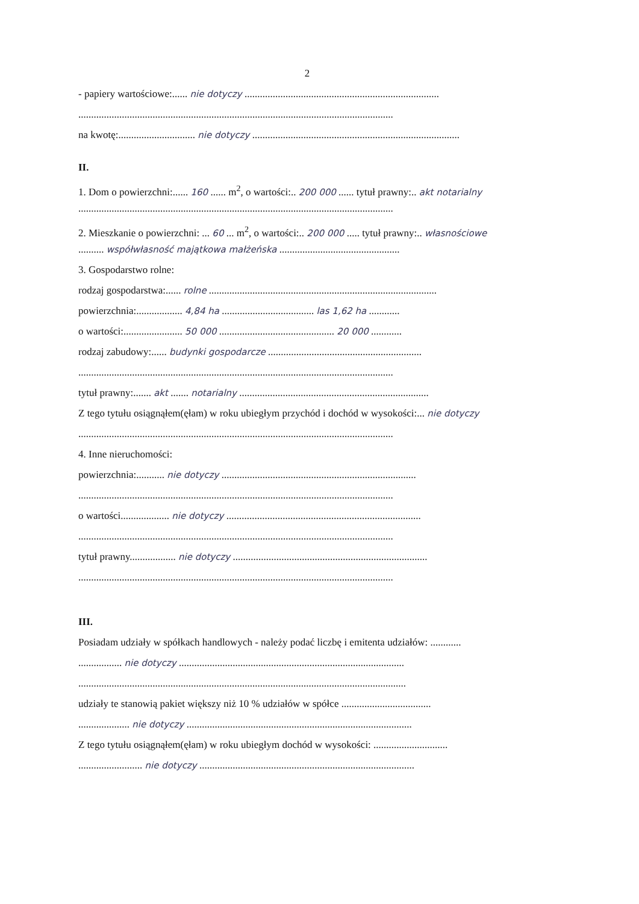2
- papiery wartościowe:...... nie dotyczy ............................................................................
...........................................................................................................................
na kwotę:.............................. nie dotyczy .................................................................................
II.
1. Dom o powierzchni:...... 160 ...... m<sup>2</sup>, o wartości:.. 200 000 ...... tytuł prawny:.. akt notarialny
...........................................................................................................................
2. Mieszkanie o powierzchni: ... 60 ... m<sup>2</sup>, o wartości:.. 200 000 ..... tytuł prawny:.. własnościowe
.......... współwłasność majątkowa małżeńska ...............................................
3. Gospodarstwo rolne:
rodzaj gospodarstwa:...... rolne .........................................................................................
powierzchnia:.................. 4,84 ha .................................... las 1,62 ha ............
o wartości:....................... 50 000 ............................................. 20 000 ............
rodzaj zabudowy:...... budynki gospodarcze ............................................................
...........................................................................................................................
tytuł prawny:....... akt ....... notarialny ..........................................................................
Z tego tytułu osiągnąłem(ęłam) w roku ubiegłym przychód i dochód w wysokości:... nie dotyczy
...........................................................................................................................
4. Inne nieruchomości:
powierzchnia:........... nie dotyczy ............................................................................
...........................................................................................................................
o wartości................... nie dotyczy ............................................................................
...........................................................................................................................
tytuł prawny.................. nie dotyczy ............................................................................
...........................................................................................................................
III.
Posiadam udziały w spółkach handlowych - należy podać liczbę i emitenta udziałów: ............
................. nie dotyczy ........................................................................................
................................................................................................................................
udziały te stanowią pakiet większy niż 10 % udziałów w spółce ...................................
.................... nie dotyczy ........................................................................................
Z tego tytułu osiągnąłem(ęłam) w roku ubiegłym dochód w wysokości: .............................
......................... nie dotyczy ....................................................................................